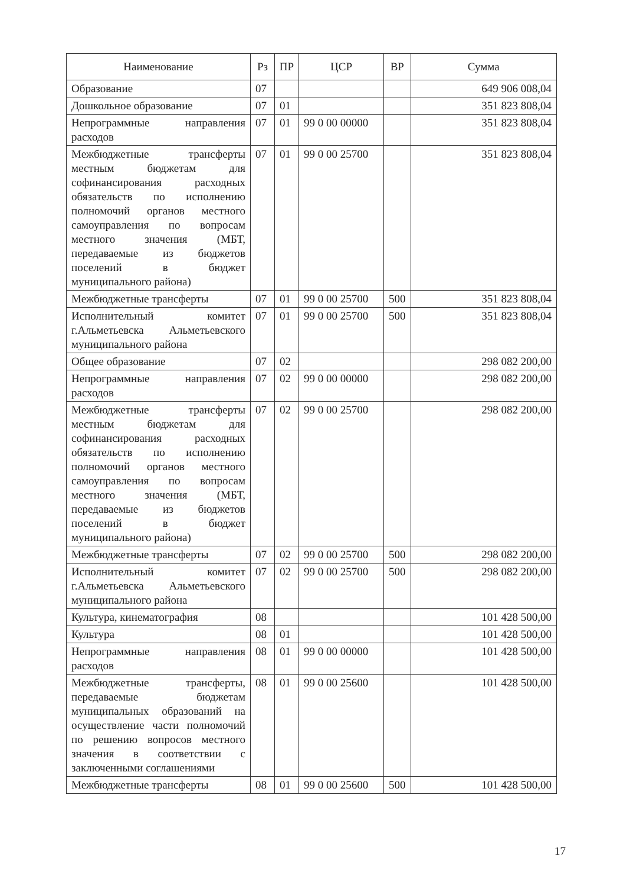| Наименование | Рз | ПР | ЦСР | ВР | Сумма |
| --- | --- | --- | --- | --- | --- |
| Образование | 07 | | | | 649 906 008,04 |
| Дошкольное образование | 07 | 01 | | | 351 823 808,04 |
| Непрограммные направления расходов | 07 | 01 | 99 0 00 00000 | | 351 823 808,04 |
| Межбюджетные трансферты местным бюджетам для софинансирования расходных обязательств по исполнению полномочий органов местного самоуправления по вопросам местного значения (МБТ, передаваемые из бюджетов поселений в бюджет муниципального района) | 07 | 01 | 99 0 00 25700 | | 351 823 808,04 |
| Межбюджетные трансферты | 07 | 01 | 99 0 00 25700 | 500 | 351 823 808,04 |
| Исполнительный комитет г.Альметьевска Альметьевского муниципального района | 07 | 01 | 99 0 00 25700 | 500 | 351 823 808,04 |
| Общее образование | 07 | 02 | | | 298 082 200,00 |
| Непрограммные направления расходов | 07 | 02 | 99 0 00 00000 | | 298 082 200,00 |
| Межбюджетные трансферты местным бюджетам для софинансирования расходных обязательств по исполнению полномочий органов местного самоуправления по вопросам местного значения (МБТ, передаваемые из бюджетов поселений в бюджет муниципального района) | 07 | 02 | 99 0 00 25700 | | 298 082 200,00 |
| Межбюджетные трансферты | 07 | 02 | 99 0 00 25700 | 500 | 298 082 200,00 |
| Исполнительный комитет г.Альметьевска Альметьевского муниципального района | 07 | 02 | 99 0 00 25700 | 500 | 298 082 200,00 |
| Культура, кинематография | 08 | | | | 101 428 500,00 |
| Культура | 08 | 01 | | | 101 428 500,00 |
| Непрограммные направления расходов | 08 | 01 | 99 0 00 00000 | | 101 428 500,00 |
| Межбюджетные трансферты, передаваемые бюджетам муниципальных образований на осуществление части полномочий по решению вопросов местного значения в соответствии с заключенными соглашениями | 08 | 01 | 99 0 00 25600 | | 101 428 500,00 |
| Межбюджетные трансферты | 08 | 01 | 99 0 00 25600 | 500 | 101 428 500,00 |
17